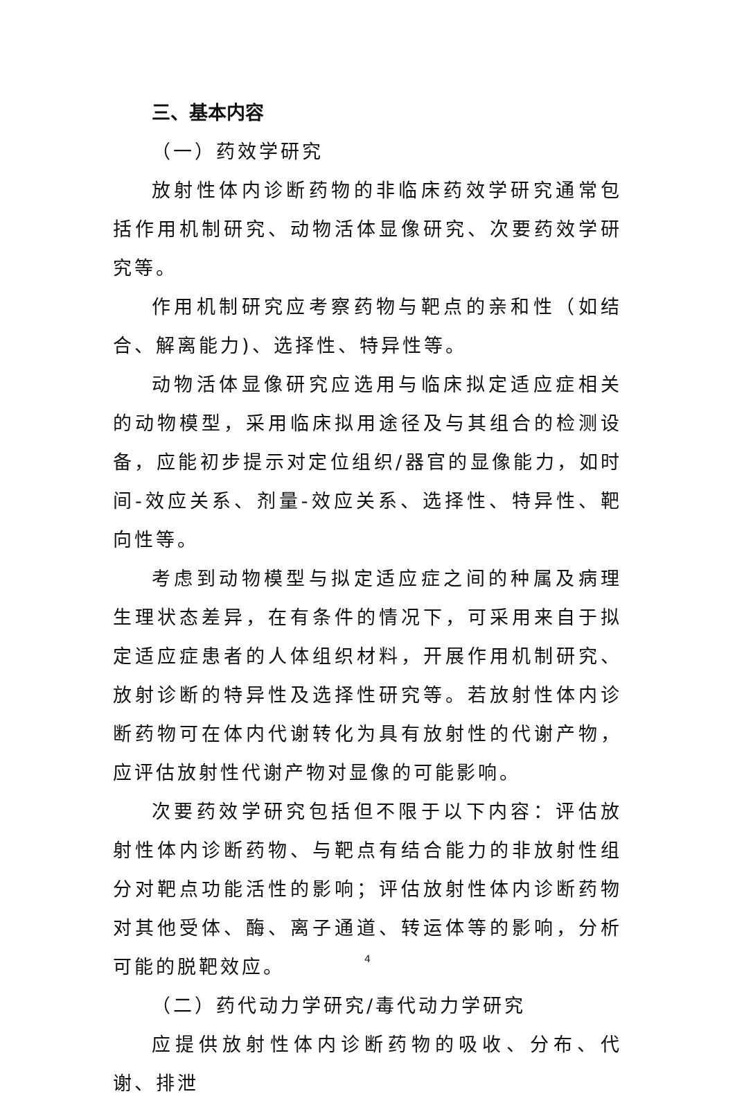三、基本内容
（一）药效学研究
放射性体内诊断药物的非临床药效学研究通常包括作用机制研究、动物活体显像研究、次要药效学研究等。
作用机制研究应考察药物与靶点的亲和性（如结合、解离能力)、选择性、特异性等。
动物活体显像研究应选用与临床拟定适应症相关的动物模型，采用临床拟用途径及与其组合的检测设备，应能初步提示对定位组织/器官的显像能力，如时间-效应关系、剂量-效应关系、选择性、特异性、靶向性等。
考虑到动物模型与拟定适应症之间的种属及病理生理状态差异，在有条件的情况下，可采用来自于拟定适应症患者的人体组织材料，开展作用机制研究、放射诊断的特异性及选择性研究等。若放射性体内诊断药物可在体内代谢转化为具有放射性的代谢产物，应评估放射性代谢产物对显像的可能影响。
次要药效学研究包括但不限于以下内容：评估放射性体内诊断药物、与靶点有结合能力的非放射性组分对靶点功能活性的影响；评估放射性体内诊断药物对其他受体、酶、离子通道、转运体等的影响，分析可能的脱靶效应。
（二）药代动力学研究/毒代动力学研究
应提供放射性体内诊断药物的吸收、分布、代谢、排泄
4